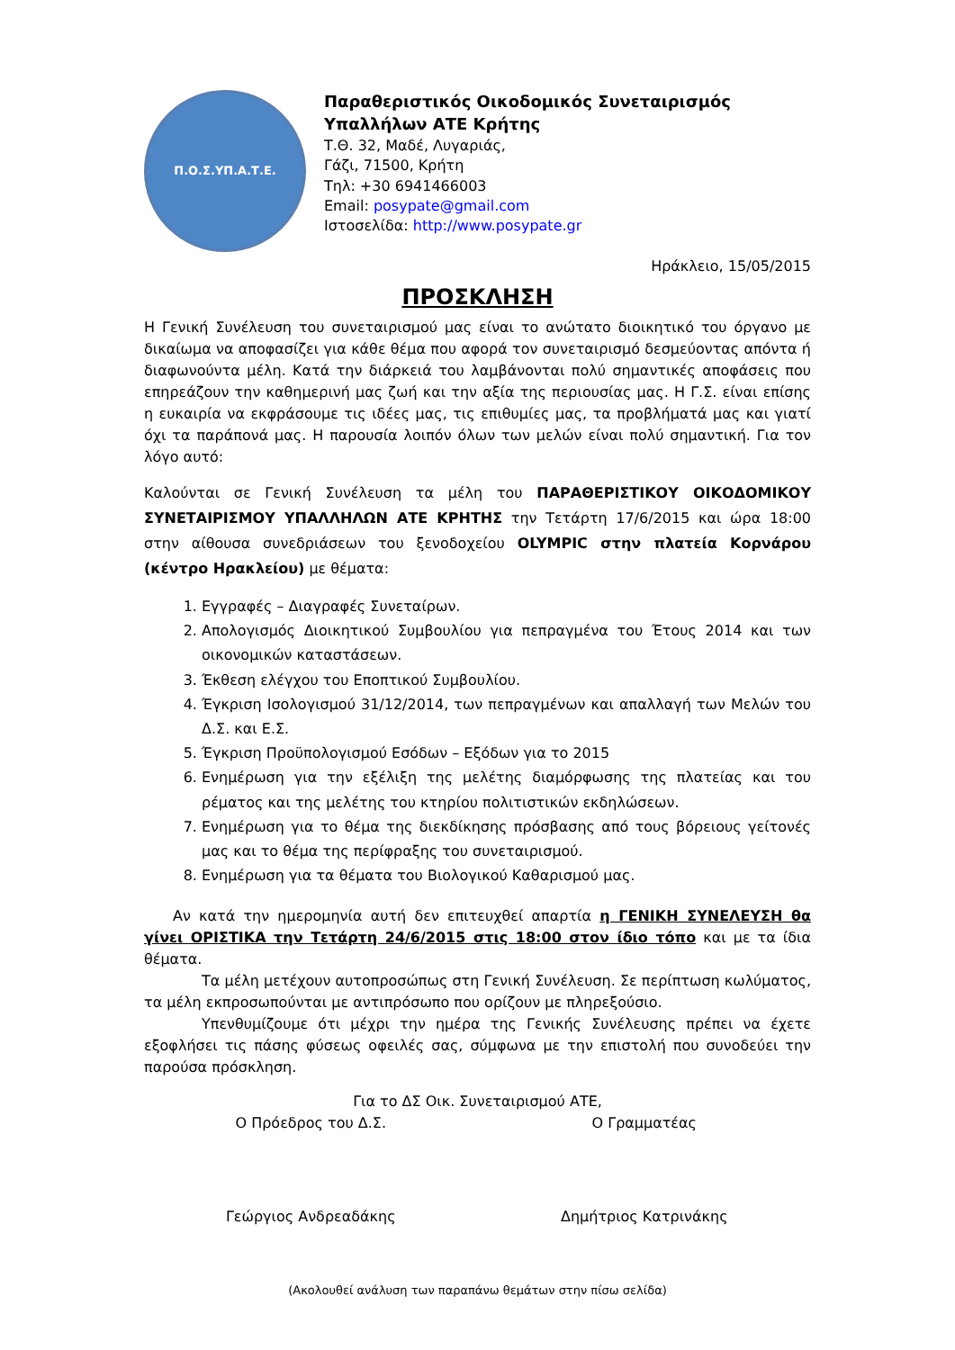Π.Ο.Σ.ΥΠ.Α.Τ.Ε.
Παραθεριστικός Οικοδομικός Συνεταιρισμός
Υπαλλήλων ΑΤΕ Κρήτης
Τ.Θ. 32, Μαδέ, Λυγαριάς,
Γάζι, 71500, Κρήτη
Τηλ: +30 6941466003
Email: posypate@gmail.com
Ιστοσελίδα: http://www.posypate.gr
Ηράκλειο, 15/05/2015
ΠΡΟΣΚΛΗΣΗ
Η Γενική Συνέλευση του συνεταιρισμού μας είναι το ανώτατο διοικητικό του όργανο με δικαίωμα να αποφασίζει για κάθε θέμα που αφορά τον συνεταιρισμό δεσμεύοντας απόντα ή διαφωνούντα μέλη. Κατά την διάρκειά του λαμβάνονται πολύ σημαντικές αποφάσεις που επηρεάζουν την καθημερινή μας ζωή και την αξία της περιουσίας μας. Η Γ.Σ. είναι επίσης η ευκαιρία να εκφράσουμε τις ιδέες μας, τις επιθυμίες μας, τα προβλήματά μας και γιατί όχι τα παράπονά μας. Η παρουσία λοιπόν όλων των μελών είναι πολύ σημαντική. Για τον λόγο αυτό:
Καλούνται σε Γενική Συνέλευση τα μέλη του ΠΑΡΑΘΕΡΙΣΤΙΚΟΥ ΟΙΚΟΔΟΜΙΚΟΥ ΣΥΝΕΤΑΙΡΙΣΜΟΥ ΥΠΑΛΛΗΛΩΝ ΑΤΕ ΚΡΗΤΗΣ την Τετάρτη 17/6/2015 και ώρα 18:00 στην αίθουσα συνεδριάσεων του ξενοδοχείου OLYMPIC στην πλατεία Κορνάρου (κέντρο Ηρακλείου) με θέματα:
1. Εγγραφές – Διαγραφές Συνεταίρων.
2. Απολογισμός Διοικητικού Συμβουλίου για πεπραγμένα του Έτους 2014 και των οικονομικών καταστάσεων.
3. Έκθεση ελέγχου του Εποπτικού Συμβουλίου.
4. Έγκριση Ισολογισμού 31/12/2014, των πεπραγμένων και απαλλαγή των Μελών του Δ.Σ. και Ε.Σ.
5. Έγκριση Προϋπολογισμού Εσόδων – Εξόδων για το 2015
6. Ενημέρωση για την εξέλιξη της μελέτης διαμόρφωσης της πλατείας και του ρέματος και της μελέτης του κτηρίου πολιτιστικών εκδηλώσεων.
7. Ενημέρωση για το θέμα της διεκδίκησης πρόσβασης από τους βόρειους γείτονές μας και το θέμα της περίφραξης του συνεταιρισμού.
8. Ενημέρωση για τα θέματα του Βιολογικού Καθαρισμού μας.
Αν κατά την ημερομηνία αυτή δεν επιτευχθεί απαρτία η ΓΕΝΙΚΗ ΣΥΝΕΛΕΥΣΗ θα γίνει ΟΡΙΣΤΙΚΑ την Τετάρτη 24/6/2015 στις 18:00 στον ίδιο τόπο και με τα ίδια θέματα.
Τα μέλη μετέχουν αυτοπροσώπως στη Γενική Συνέλευση. Σε περίπτωση κωλύματος, τα μέλη εκπροσωπούνται με αντιπρόσωπο που ορίζουν με πληρεξούσιο.
Υπενθυμίζουμε ότι μέχρι την ημέρα της Γενικής Συνέλευσης πρέπει να έχετε εξοφλήσει τις πάσης φύσεως οφειλές σας, σύμφωνα με την επιστολή που συνοδεύει την παρούσα πρόσκληση.
Για το ΔΣ Οικ. Συνεταιρισμού ΑΤΕ,
Ο Πρόεδρος του Δ.Σ.
Γεώργιος Ανδρεαδάκης
Ο Γραμματέας
Δημήτριος Κατρινάκης
(Ακολουθεί ανάλυση των παραπάνω θεμάτων στην πίσω σελίδα)